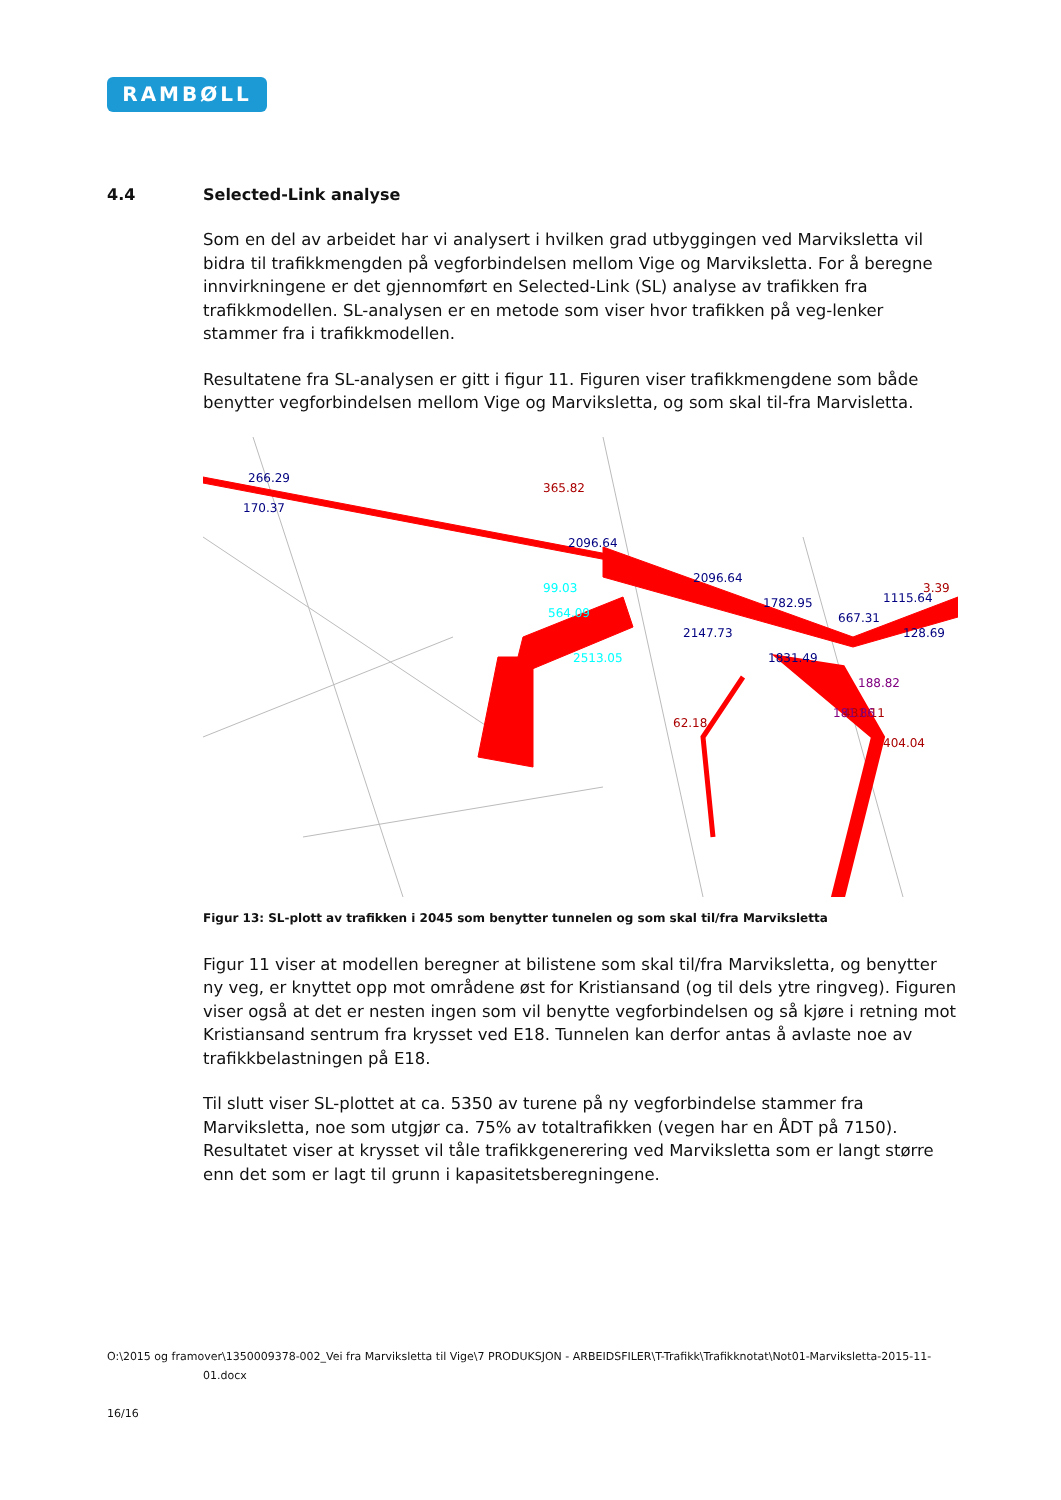RAMBØLL
4.4 Selected-Link analyse
Som en del av arbeidet har vi analysert i hvilken grad utbyggingen ved Marviksletta vil bidra til trafikkmengden på vegforbindelsen mellom Vige og Marviksletta. For å beregne innvirkningene er det gjennomført en Selected-Link (SL) analyse av trafikken fra trafikkmodellen. SL-analysen er en metode som viser hvor trafikken på veg-lenker stammer fra i trafikkmodellen.
Resultatene fra SL-analysen er gitt i figur 11. Figuren viser trafikkmengdene som både benytter vegforbindelsen mellom Vige og Marviksletta, og som skal til-fra Marvisletta.
266.29
170.37
2096.64
2096.64
1782.95
667.31
1115.64
3.39
128.69
2147.73
1831.49
2513.05
564.09
99.03
365.82
431.11
404.04
188.82
181.86
62.18
Figur 13: SL-plott av trafikken i 2045 som benytter tunnelen og som skal til/fra Marviksletta
Figur 11 viser at modellen beregner at bilistene som skal til/fra Marviksletta, og benytter ny veg, er knyttet opp mot områdene øst for Kristiansand (og til dels ytre ringveg). Figuren viser også at det er nesten ingen som vil benytte vegforbindelsen og så kjøre i retning mot Kristiansand sentrum fra krysset ved E18. Tunnelen kan derfor antas å avlaste noe av trafikkbelastningen på E18.
Til slutt viser SL-plottet at ca. 5350 av turene på ny vegforbindelse stammer fra Marviksletta, noe som utgjør ca. 75% av totaltrafikken (vegen har en ÅDT på 7150). Resultatet viser at krysset vil tåle trafikkgenerering ved Marviksletta som er langt større enn det som er lagt til grunn i kapasitetsberegningene.
O:\2015 og framover\1350009378-002_Vei fra Marviksletta til Vige\7 PRODUKSJON - ARBEIDSFILER\T-Trafikk\Trafikknotat\Not01-Marviksletta-2015-11-
01.docx
16/16